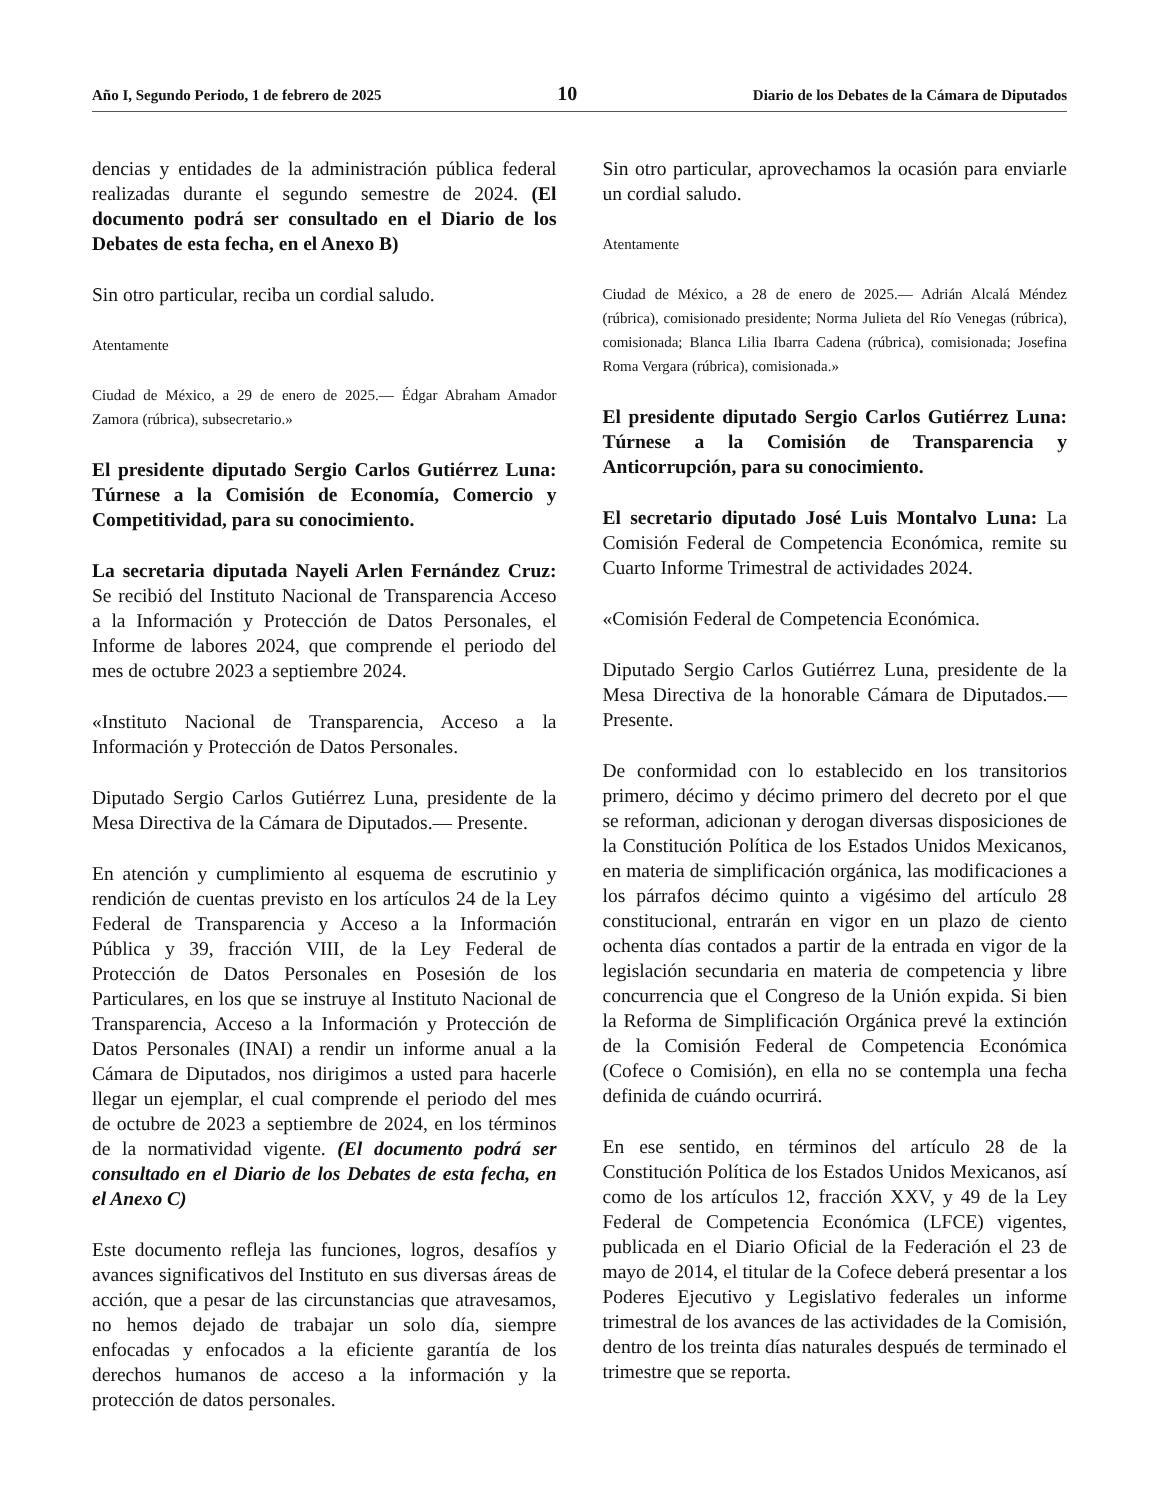Año I, Segundo Periodo, 1 de febrero de 2025 10 Diario de los Debates de la Cámara de Diputados
dencias y entidades de la administración pública federal realizadas durante el segundo semestre de 2024. (El documento podrá ser consultado en el Diario de los Debates de esta fecha, en el Anexo B)
Sin otro particular, reciba un cordial saludo.
Atentamente
Ciudad de México, a 29 de enero de 2025.— Édgar Abraham Amador Zamora (rúbrica), subsecretario.»
El presidente diputado Sergio Carlos Gutiérrez Luna: Túrnese a la Comisión de Economía, Comercio y Competitividad, para su conocimiento.
La secretaria diputada Nayeli Arlen Fernández Cruz: Se recibió del Instituto Nacional de Transparencia Acceso a la Información y Protección de Datos Personales, el Informe de labores 2024, que comprende el periodo del mes de octubre 2023 a septiembre 2024.
«Instituto Nacional de Transparencia, Acceso a la Información y Protección de Datos Personales.
Diputado Sergio Carlos Gutiérrez Luna, presidente de la Mesa Directiva de la Cámara de Diputados.— Presente.
En atención y cumplimiento al esquema de escrutinio y rendición de cuentas previsto en los artículos 24 de la Ley Federal de Transparencia y Acceso a la Información Pública y 39, fracción VIII, de la Ley Federal de Protección de Datos Personales en Posesión de los Particulares, en los que se instruye al Instituto Nacional de Transparencia, Acceso a la Información y Protección de Datos Personales (INAI) a rendir un informe anual a la Cámara de Diputados, nos dirigimos a usted para hacerle llegar un ejemplar, el cual comprende el periodo del mes de octubre de 2023 a septiembre de 2024, en los términos de la normatividad vigente. (El documento podrá ser consultado en el Diario de los Debates de esta fecha, en el Anexo C)
Este documento refleja las funciones, logros, desafíos y avances significativos del Instituto en sus diversas áreas de acción, que a pesar de las circunstancias que atravesamos, no hemos dejado de trabajar un solo día, siempre enfocadas y enfocados a la eficiente garantía de los derechos humanos de acceso a la información y la protección de datos personales.
Sin otro particular, aprovechamos la ocasión para enviarle un cordial saludo.
Atentamente
Ciudad de México, a 28 de enero de 2025.— Adrián Alcalá Méndez (rúbrica), comisionado presidente; Norma Julieta del Río Venegas (rúbrica), comisionada; Blanca Lilia Ibarra Cadena (rúbrica), comisionada; Josefina Roma Vergara (rúbrica), comisionada.»
El presidente diputado Sergio Carlos Gutiérrez Luna: Túrnese a la Comisión de Transparencia y Anticorrupción, para su conocimiento.
El secretario diputado José Luis Montalvo Luna: La Comisión Federal de Competencia Económica, remite su Cuarto Informe Trimestral de actividades 2024.
«Comisión Federal de Competencia Económica.
Diputado Sergio Carlos Gutiérrez Luna, presidente de la Mesa Directiva de la honorable Cámara de Diputados.— Presente.
De conformidad con lo establecido en los transitorios primero, décimo y décimo primero del decreto por el que se reforman, adicionan y derogan diversas disposiciones de la Constitución Política de los Estados Unidos Mexicanos, en materia de simplificación orgánica, las modificaciones a los párrafos décimo quinto a vigésimo del artículo 28 constitucional, entrarán en vigor en un plazo de ciento ochenta días contados a partir de la entrada en vigor de la legislación secundaria en materia de competencia y libre concurrencia que el Congreso de la Unión expida. Si bien la Reforma de Simplificación Orgánica prevé la extinción de la Comisión Federal de Competencia Económica (Cofece o Comisión), en ella no se contempla una fecha definida de cuándo ocurrirá.
En ese sentido, en términos del artículo 28 de la Constitución Política de los Estados Unidos Mexicanos, así como de los artículos 12, fracción XXV, y 49 de la Ley Federal de Competencia Económica (LFCE) vigentes, publicada en el Diario Oficial de la Federación el 23 de mayo de 2014, el titular de la Cofece deberá presentar a los Poderes Ejecutivo y Legislativo federales un informe trimestral de los avances de las actividades de la Comisión, dentro de los treinta días naturales después de terminado el trimestre que se reporta.